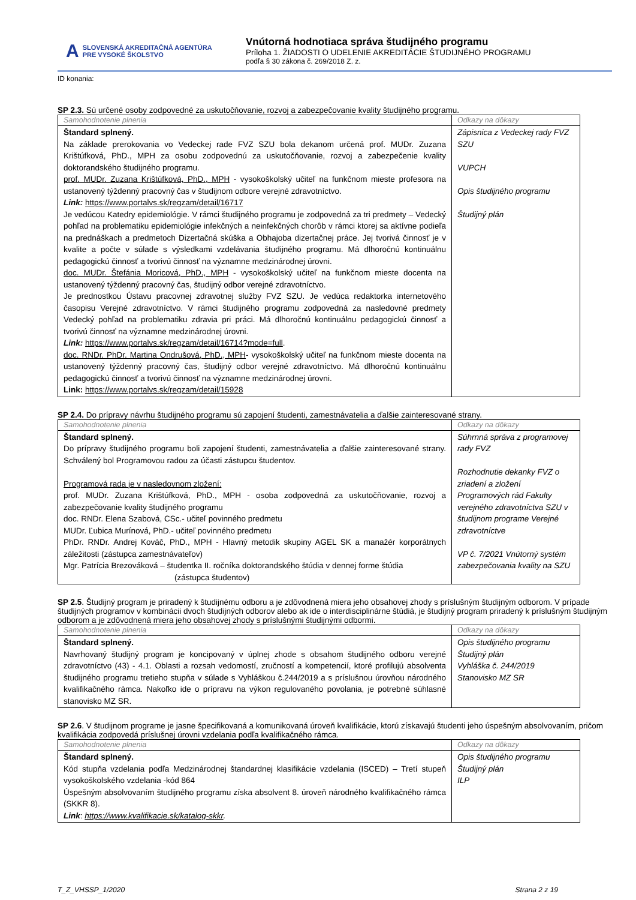A SLOVENSKÁ AKREDITAČNÁ AGENTÚRA
PRE VYSOKÉ ŠKOLSTVO
Vnútorná hodnotiaca správa študijného programu
Príloha 1. ŽIADOSTI O UDELENIE AKREDITÁCIE ŠTUDIJNÉHO PROGRAMU
podľa § 30 zákona č. 269/2018 Z. z.
ID konania:
SP 2.3. Sú určené osoby zodpovedné za uskutočňovanie, rozvoj a zabezpečovanie kvality študijného programu.
| Samohodnotenie plnenia | Odkazy na dôkazy |
| Štandard splnený. Na základe prerokovania vo Vedeckej rade FVZ SZU bola dekanom určená prof. MUDr. Zuzana Krištúfková, PhD., MPH za osobu zodpovednú za uskutočňovanie, rozvoj a zabezpečenie kvality doktorandského študijného programu. prof. MUDr. Zuzana Krištúfková, PhD., MPH - vysokoškolský učiteľ na funkčnom mieste profesora na ustanovený týždenný pracovný čas v študijnom odbore verejné zdravotníctvo. Link: https://www.portalvs.sk/regzam/detail/16717 Je vedúcou Katedry epidemiológie. V rámci študijného programu je zodpovedná za tri predmety – Vedecký pohľad na problematiku epidemiológie infekčných a neinfekčných chorôb v rámci ktorej sa aktívne podieľa na prednáškach a predmetoch Dizertačná skúška a Obhajoba dizertačnej práce. Jej tvorivá činnosť je v kvalite a počte v súlade s výsledkami vzdelávania študijného programu. Má dlhoročnú kontinuálnu pedagogickú činnosť a tvorivú činnosť na významne medzinárodnej úrovni. doc. MUDr. Štefánia Moricová, PhD., MPH - vysokoškolský učiteľ na funkčnom mieste docenta na ustanovený týždenný pracovný čas, študijný odbor verejné zdravotníctvo. Je prednostkou Ústavu pracovnej zdravotnej služby FVZ SZU. Je vedúca redaktorka internetového časopisu Verejné zdravotníctvo. V rámci študijného programu zodpovedná za nasledovné predmety Vedecký pohľad na problematiku zdravia pri práci. Má dlhoročnú kontinuálnu pedagogickú činnosť a tvorivú činnosť na významne medzinárodnej úrovni. Link: https://www.portalvs.sk/regzam/detail/16714?mode=full . doc. RNDr. PhDr. Martina Ondrušová, PhD., MPH - vysokoškolský učiteľ na funkčnom mieste docenta na ustanovený týždenný pracovný čas, študijný odbor verejné zdravotníctvo. Má dlhoročnú kontinuálnu pedagogickú činnosť a tvorivú činnosť na významne medzinárodnej úrovni. Link: https://www.portalvs.sk/regzam/detail/15928 | Zápisnica z Vedeckej rady FVZ SZU VUPCH Opis študijného programu Študijný plán |
SP 2.4. Do prípravy návrhu študijného programu sú zapojení študenti, zamestnávatelia a ďalšie zainteresované strany.
| Samohodnotenie plnenia | Odkazy na dôkazy |
| Štandard splnený. Do prípravy študijného programu boli zapojení študenti, zamestnávatelia a ďalšie zainteresované strany. Schválený bol Programovou radou za účasti zástupcu študentov. Programová rada je v nasledovnom zložení: prof. MUDr. Zuzana Krištúfková, PhD., MPH - osoba zodpovedná za uskutočňovanie, rozvoj a zabezpečovanie kvality študijného programu doc. RNDr. Elena Szabová, CSc.- učiteľ povinného predmetu MUDr. Ľubica Murínová, PhD.- učiteľ povinného predmetu PhDr. RNDr. Andrej Kováč, PhD., MPH - Hlavný metodik skupiny AGEL SK a manažér korporátnych záležitosti (zástupca zamestnávateľov) Mgr. Patrícia Brezováková – študentka II. ročníka doktorandského štúdia v dennej forme štúdia (zástupca študentov) | Súhrnná správa z programovej rady FVZ Rozhodnutie dekanky FVZ o zriadení a zložení Programových rád Fakulty verejného zdravotníctva SZU v študijnom programe Verejné zdravotníctve VP č. 7/2021 Vnútorný systém zabezpečovania kvality na SZU |
SP 2.5. Študijný program je priradený k študijnému odboru a je zdôvodnená miera jeho obsahovej zhody s príslušným študijným odborom. V prípade študijných programov v kombinácii dvoch študijných odborov alebo ak ide o interdisciplinárne štúdiá, je študijný program priradený k príslušným študijným odborom a je zdôvodnená miera jeho obsahovej zhody s príslušnými študijnými odbormi.
| Samohodnotenie plnenia | Odkazy na dôkazy |
| Štandard splnený. Navrhovaný študijný program je koncipovaný v úplnej zhode s obsahom študijného odboru verejné zdravotníctvo (43) - 4.1. Oblasti a rozsah vedomostí, zručností a kompetencií, ktoré profilujú absolventa študijného programu tretieho stupňa v súlade s Vyhláškou č.244/2019 a s príslušnou úrovňou národného kvalifikačného rámca. Nakoľko ide o prípravu na výkon regulovaného povolania, je potrebné súhlasné stanovisko MZ SR. | Opis študijného programu Študijný plán Vyhláška č. 244/2019 Stanovisko MZ SR |
SP 2.6. V študijnom programe je jasne špecifikovaná a komunikovaná úroveň kvalifikácie, ktorú získavajú študenti jeho úspešným absolvovaním, pričom kvalifikácia zodpovedá príslušnej úrovni vzdelania podľa kvalifikačného rámca.
| Samohodnotenie plnenia | Odkazy na dôkazy |
| Štandard splnený. Kód stupňa vzdelania podľa Medzinárodnej štandardnej klasifikácie vzdelania (ISCED) – Tretí stupeň vysokoškolského vzdelania -kód 864 Úspešným absolvovaním študijného programu získa absolvent 8. úroveň národného kvalifikačného rámca (SKKR 8). Link : https://www.kvalifikacie.sk/katalog-skkr . | Opis študijného programu Študijný plán ILP |
T_Z_VHSSP_1/2020 Strana 2 z 19